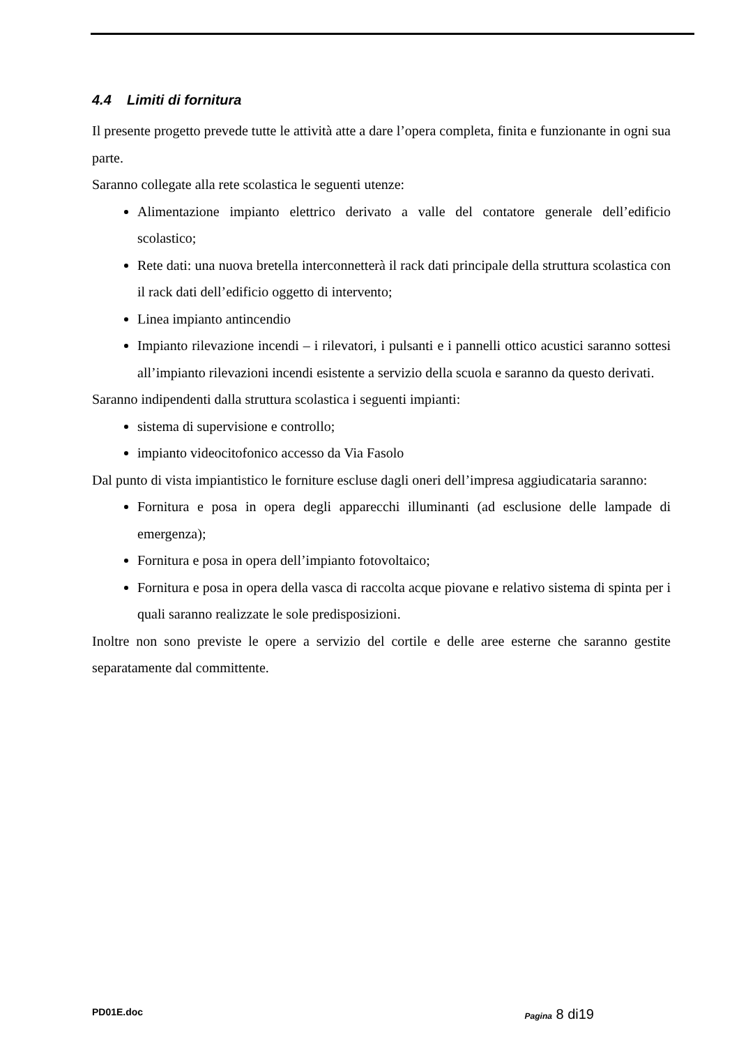4.4 Limiti di fornitura
Il presente progetto prevede tutte le attività atte a dare l’opera completa, finita e funzionante in ogni sua parte.
Saranno collegate alla rete scolastica le seguenti utenze:
Alimentazione impianto elettrico derivato a valle del contatore generale dell’edificio scolastico;
Rete dati: una nuova bretella interconnetterà il rack dati principale della struttura scolastica con il rack dati dell’edificio oggetto di intervento;
Linea impianto antincendio
Impianto rilevazione incendi – i rilevatori, i pulsanti e i pannelli ottico acustici saranno sottesi all’impianto rilevazioni incendi esistente a servizio della scuola e saranno da questo derivati.
Saranno indipendenti dalla struttura scolastica i seguenti impianti:
sistema di supervisione e controllo;
impianto videocitofonico accesso da Via Fasolo
Dal punto di vista impiantistico le forniture escluse dagli oneri dell’impresa aggiudicataria saranno:
Fornitura e posa in opera degli apparecchi illuminanti (ad esclusione delle lampade di emergenza);
Fornitura e posa in opera dell’impianto fotovoltaico;
Fornitura e posa in opera della vasca di raccolta acque piovane e relativo sistema di spinta per i quali saranno realizzate le sole predisposizioni.
Inoltre non sono previste le opere a servizio del cortile e delle aree esterne che saranno gestite separatamente dal committente.
PD01E.doc Pagina 8 di19